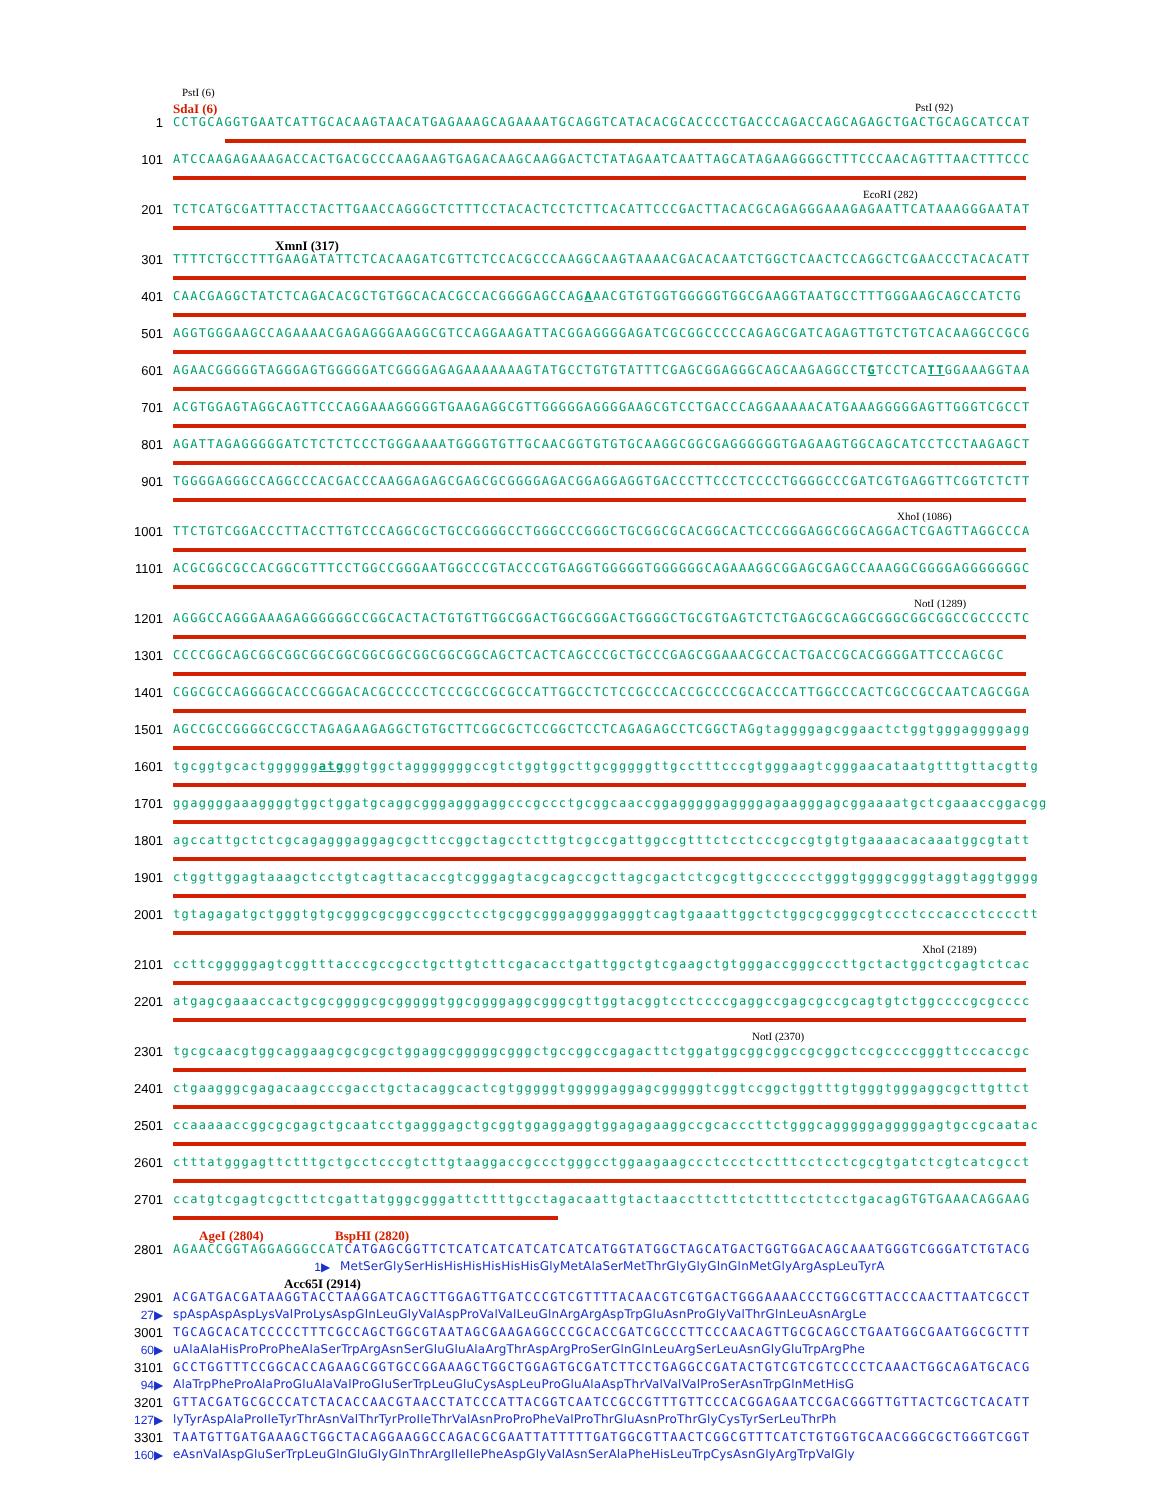PstI (6)
SdaI (6) PstI (92)
1 CCTGCAGGTGAATCATTGCACAAGTAACATGAGAAAGCAGAAAATGCAGGTCATACACGCACCCCTGACCCAGACCAGCAGAGCTGACTGCAGCATCCAT
101 ATCCAAGAGAAAGACCACTGACGCCCAAGAAGTGAGACAAGCAAGGACTCTATAGAATCAATTAGCATAGAAGGGGCTTTCCCAACAGTTTAACTTTCCC
EcoRI (282)
201 TCTCATGCGATTTACCTACTTGAACCAGGGCTCTTTCCTACACTCCTCTTCACATTCCCGACTTACACGCAGAGGGAAAGAGAATTCATAAAGGGAATAT
XmnI (317)
301 TTTTCTGCCTTTGAAGATATTCTCACAAGATCGTTCTCCACGCCCAAGGCAAGTAAAACGACACAATCTGGCTCAACTCCAGGCTCGAACCCTACACATT
401 CAACGAGGCTATCTCAGACACGCTGTGGCACACGCCACGGGGAGCCAGAAACGTGTGGTGGGGGTGGCGAAGGTAATGCCTTTGGGAAGCAGCCATCTG
501 AGGTGGGAAGCCAGAAAACGAGAGGGAAGGCGTCCAGGAAGATTACGGAGGGGAGATCGCGGCCCCCAGAGCGATCAGAGTTGTCTGTCACAAGGCCGCG
601 AGAACGGGGGTAGGGAGTGGGGGATCGGGGAGAGAAAAAAAGTATGCCTGTGTATTTCGAGCGGAGGGCAGCAAGAGGCCTGTCCTCATTGGAAAGGTAA
701 ACGTGGAGTAGGCAGTTCCCAGGAAAGGGGGTGAAGAGGCGTTGGGGGAGGGGAAGCGTCCTGACCCAGGAAAAACATGAAAGGGGGAGTTGGGTCGCCT
801 AGATTAGAGGGGGATCTCTCTCCCTGGGAAAATGGGGTGTTGCAACGGTGTGTGCAAGGCGGCGAGGGGGGTGAGAAGTGGCAGCATCCTCCTAAGAGCT
901 TGGGGAGGGCCAGGCCCACGACCCAAGGAGAGCGAGCGCGGGGAGACGGAGGAGGTGACCCTTCCCTCCCCTGGGGCCCGATCGTGAGGTTCGGTCTCTT
XhoI (1086)
1001 TTCTGTCGGACCCTTACCTTGTCCCAGGCGCTGCCGGGGCCTGGGCCCGGGCTGCGGCGCACGGCACTCCCGGGAGGCGGCAGGACTCGAGTTAGGCCCA
1101 ACGCGGCGCCACGGCGTTTCCTGGCCGGGAATGGCCCGTACCCGTGAGGTGGGGGTGGGGGGCAGAAAGGCGGAGCGAGCCAAAGGCGGGGAGGGGGGGC
NotI (1289)
1201 AGGGCCAGGGAAAGAGGGGGGCCGGCACTACTGTGTTGGCGGACTGGCGGGACTGGGGCTGCGTGAGTCTCTGAGCGCAGGCGGGCGGCGGCCGCCCCTC
1301 CCCCGGCAGCGGCGGCGGCGGCGGCGGCGGCGGCGGCAGCTCACTCAGCCCGCTGCCCGAGCGGAAACGCCACTGACCGCACGGGGATTCCCAGCGC
1401 CGGCGCCAGGGGCACCCGGGACACGCCCCCTCCCGCCGCGCCATTGGCCTCTCCGCCCACCGCCCCGCACCCATTGGCCCACTCGCCGCCAATCAGCGGA
1501 AGCCGCCGGGGCCGCCTAGAGAAGAGGCTGTGCTTCGGCGCTCCGGCTCCTCAGAGAGCCTCGGCTAGgtaggggagcggaactctggtgggaggggagg
1601 tgcggtgcactggggggatgggtggctagggggggccgtctggtggcttgcgggggttgcctttcccgtgggaagtcgggaacataatgtttgttacgttg
1701 ggaggggaaaggggtggctggatgcaggcgggagggaggcccgccctgcggcaaccggagggggaggggagaagggagcggaaaatgctcgaaaccggacgg
1801 agccattgctctcgcagagggaggagcgcttccggctagcctcttgtcgccgattggccgtttctcctcccgccgtgtgtgaaaacacaaatggcgtatt
1901 ctggttggagtaaagctcctgtcagttacaccgtcgggagtacgcagccgcttagcgactctcgcgttgcccccctgggtggggcgggtaggtaggtgggg
2001 tgtagagatgctgggtgtgcgggcgcggccggcctcctgcggcgggaggggagggtcagtgaaattggctctggcgcgggcgtccctcccaccctcccctt
XhoI (2189)
2101 ccttcgggggagtcggtttacccgccgcctgcttgtcttcgacacctgattggctgtcgaagctgtgggaccgggcccttgctactggctcgagtctcac
2201 atgagcgaaaccactgcgcggggcgcgggggtggcggggaggcgggcgttggtacggtcctccccgaggccgagcgccgcagtgtctggccccgcgcccc
NotI (2370)
2301 tgcgcaacgtggcaggaagcgcgcgctggaggcgggggcgggctgccggccgagacttctggatggcggcggccgcggctccgccccgggttcccaccgc
2401 ctgaagggcgagacaagcccgacctgctacaggcactcgtgggggtgggggaggagcgggggtcggtccggctggtttgtgggtgggaggcgcttgttct
2501 ccaaaaaccggcgcgagctgcaatcctgagggagctgcggtggaggaggtggagagaaggccgcacccttctgggcagggggagggggagtgccgcaatac
2601 ctttatgggagttctttgctgcctcccgtcttgtaaggaccgccctgggcctggaagaagccctccctcctttcctcctcgcgtgatctcgtcatcgcct
2701 ccatgtcgagtcgcttctcgattatgggcgggattcttttgcctagacaattgtactaaccttcttctctttcctctcctgacagGTGTGAAACAGGAAG
AgeI (2804) BspHI (2820)
2801 AGAACCGGTAGGAGGGCCATCATGAGCGGTTCTCATCATCATCATCATCATGGTATGGCTAGCATGACTGGTGGACAGCAAATGGGTCGGGATCTGTACG
1▶ MetSerGlySerHisHisHisHisHisHisGlyMetAlaSerMetThrGlyGlyGlnGlnMetGlyArgAspLeuTyrA
Acc65I (2914)
2901 ACGATGACGATAAGGTACCTAAGGATCAGCTTGGAGTTGATCCCGTCGTTTTACAACGTCGTGACTGGGAAAACCCTGGCGTTACCCAACTTAATCGCCT
27▶ spAspAspAspLysValProLysAspGlnLeuGlyValAspProValValLeuGlnArgArgAspTrpGluAsnProGlyValThrGlnLeuAsnArgLe
3001 TGCAGCACATCCCCCTTTCGCCAGCTGGCGTAATAGCGAAGAGGCCCGCACCGATCGCCCTTCCCAACAGTTGCGCAGCCTGAATGGCGAATGGCGCTTT
60▶ uAlaAlaHisProProPheAlaSerTrpArgAsnSerGluGluAlaArgThrAspArgProSerGlnGlnLeuArgSerLeuAsnGlyGluTrpArgPhe
3101 GCCTGGTTTCCGGCACCAGAAGCGGTGCCGGAAAGCTGGCTGGAGTGCGATCTTCCTGAGGCCGATACTGTCGTCGTCCCCTCAAACTGGCAGATGCACG
94▶ AlaTrpPheProAlaProGluAlaValProGluSerTrpLeuGluCysAspLeuProGluAlaAspThrValValValProSerAsnTrpGlnMetHisG
3201 GTTACGATGCGCCCATCTACACCAACGTAACCTATCCCATTACGGTCAATCCGCCGTTTGTTCCCACGGAGAATCCGACGGGTTGTTACTCGCTCACATT
127▶ lyTyrAspAlaProIleTyrThrAsnValThrTyrProIleThrValAsnProProPheValProThrGluAsnProThrGlyCysTyrSerLeuThrPh
3301 TAATGTTGATGAAAGCTGGCTACAGGAAGGCCAGACGCGAATTATTTTTGATGGCGTTAACTCGGCGTTTCATCTGTGGTGCAACGGGCGCTGGGTCGGT
160▶ eAsnValAspGluSerTrpLeuGlnGluGlyGlnThrArgIleIlePheAspGlyValAsnSerAlaPheHisLeuTrpCysAsnGlyArgTrpValGly